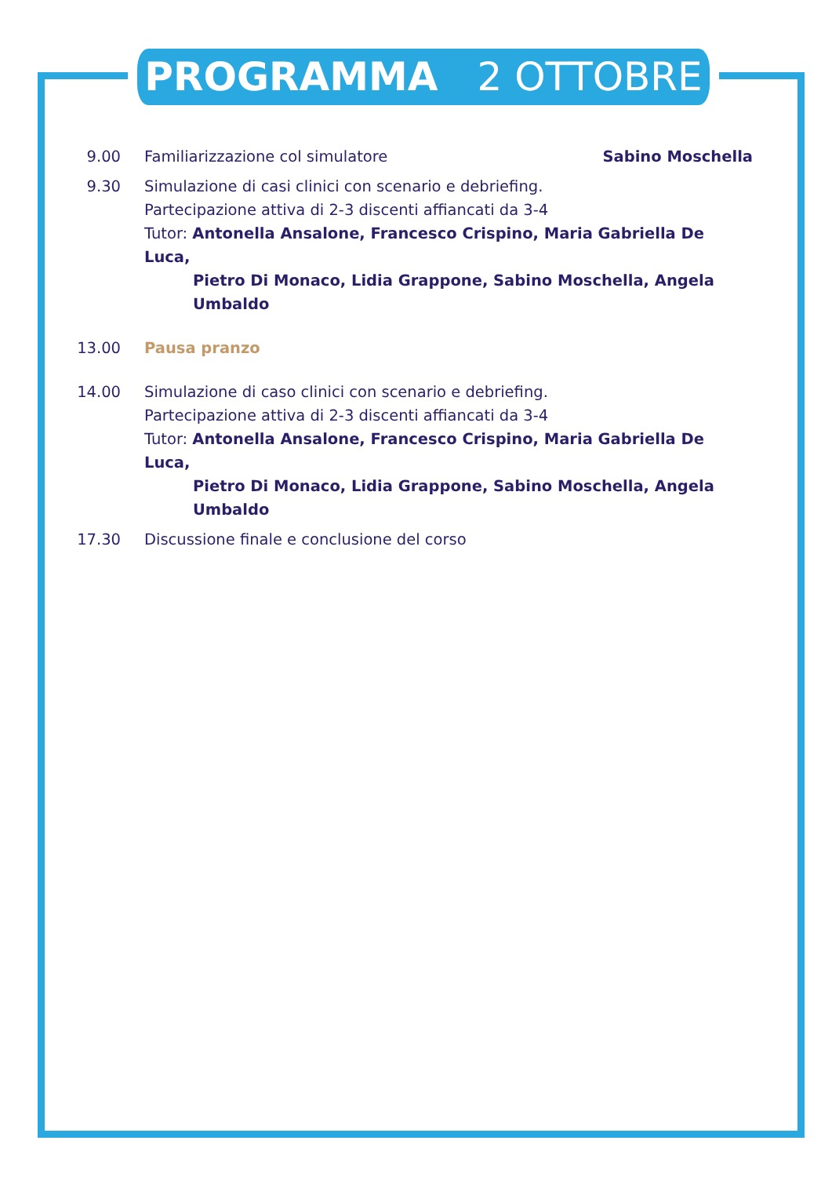PROGRAMMA 2 OTTOBRE
9.00 Familiarizzazione col simulatore Sabino Moschella
9.30 Simulazione di casi clinici con scenario e debriefing.
Partecipazione attiva di 2-3 discenti affiancati da 3-4
Tutor: Antonella Ansalone, Francesco Crispino, Maria Gabriella De Luca,
Pietro Di Monaco, Lidia Grappone, Sabino Moschella, Angela Umbaldo
13.00 Pausa pranzo
14.00 Simulazione di caso clinici con scenario e debriefing.
Partecipazione attiva di 2-3 discenti affiancati da 3-4
Tutor: Antonella Ansalone, Francesco Crispino, Maria Gabriella De Luca,
Pietro Di Monaco, Lidia Grappone, Sabino Moschella, Angela Umbaldo
17.30 Discussione finale e conclusione del corso